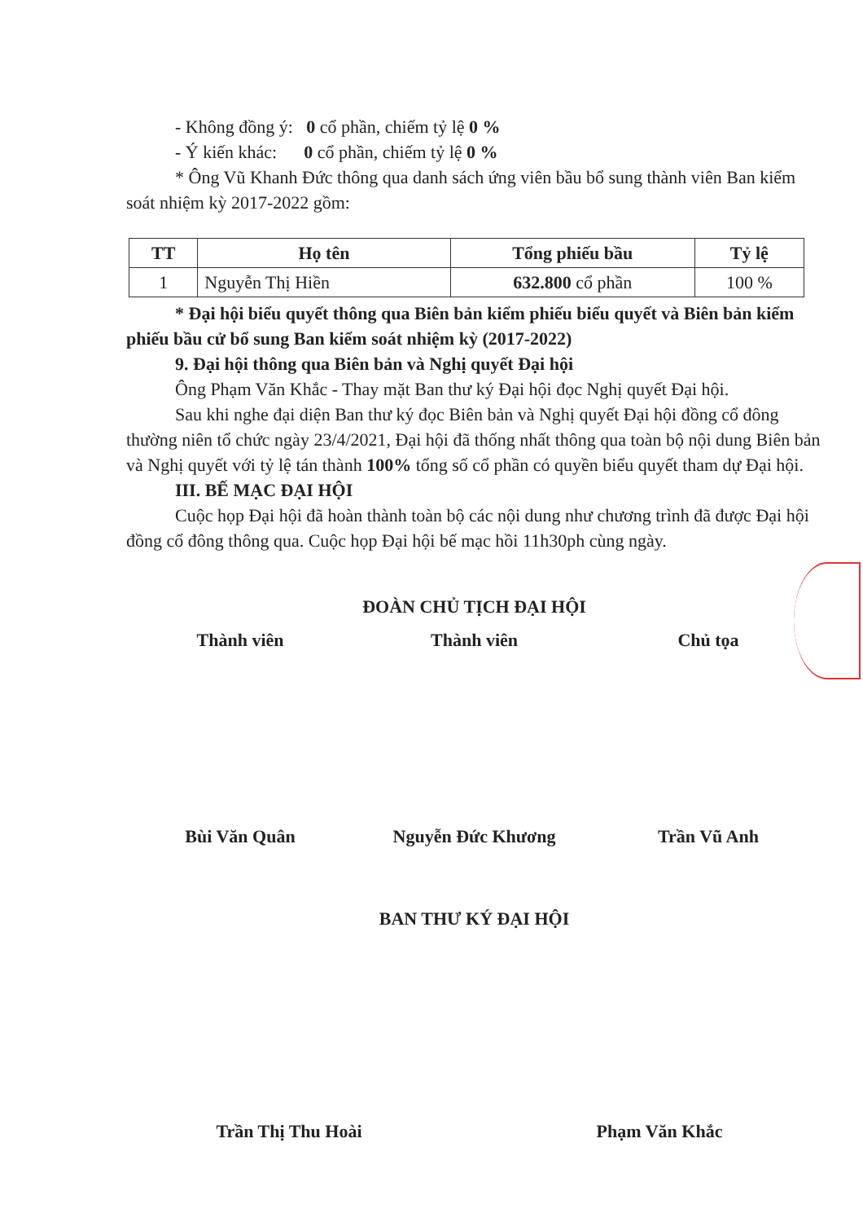- Không đồng ý: 0 cổ phần, chiếm tỷ lệ 0 %
- Ý kiến khác: 0 cổ phần, chiếm tỷ lệ 0 %
* Ông Vũ Khanh Đức thông qua danh sách ứng viên bầu bổ sung thành viên Ban kiểm soát nhiệm kỳ 2017-2022 gồm:
| TT | Họ tên | Tổng phiếu bầu | Tỷ lệ |
| --- | --- | --- | --- |
| 1 | Nguyễn Thị Hiền | 632.800 cổ phần | 100 % |
* Đại hội biểu quyết thông qua Biên bản kiểm phiếu biểu quyết và Biên bản kiểm phiếu bầu cử bổ sung Ban kiểm soát nhiệm kỳ (2017-2022)
9. Đại hội thông qua Biên bản và Nghị quyết Đại hội
Ông Phạm Văn Khắc - Thay mặt Ban thư ký Đại hội đọc Nghị quyết Đại hội.
Sau khi nghe đại diện Ban thư ký đọc Biên bản và Nghị quyết Đại hội đồng cổ đông thường niên tổ chức ngày 23/4/2021, Đại hội đã thống nhất thông qua toàn bộ nội dung Biên bản và Nghị quyết với tỷ lệ tán thành 100% tổng số cổ phần có quyền biểu quyết tham dự Đại hội.
III. BẾ MẠC ĐẠI HỘI
Cuộc họp Đại hội đã hoàn thành toàn bộ các nội dung như chương trình đã được Đại hội đồng cổ đông thông qua. Cuộc họp Đại hội bế mạc hồi 11h30ph cùng ngày.
ĐOÀN CHỦ TỊCH ĐẠI HỘI
Thành viên Thành viên Chủ tọa
Bùi Văn Quân Nguyễn Đức Khương Trần Vũ Anh
BAN THƯ KÝ ĐẠI HỘI
Trần Thị Thu Hoài Phạm Văn Khắc